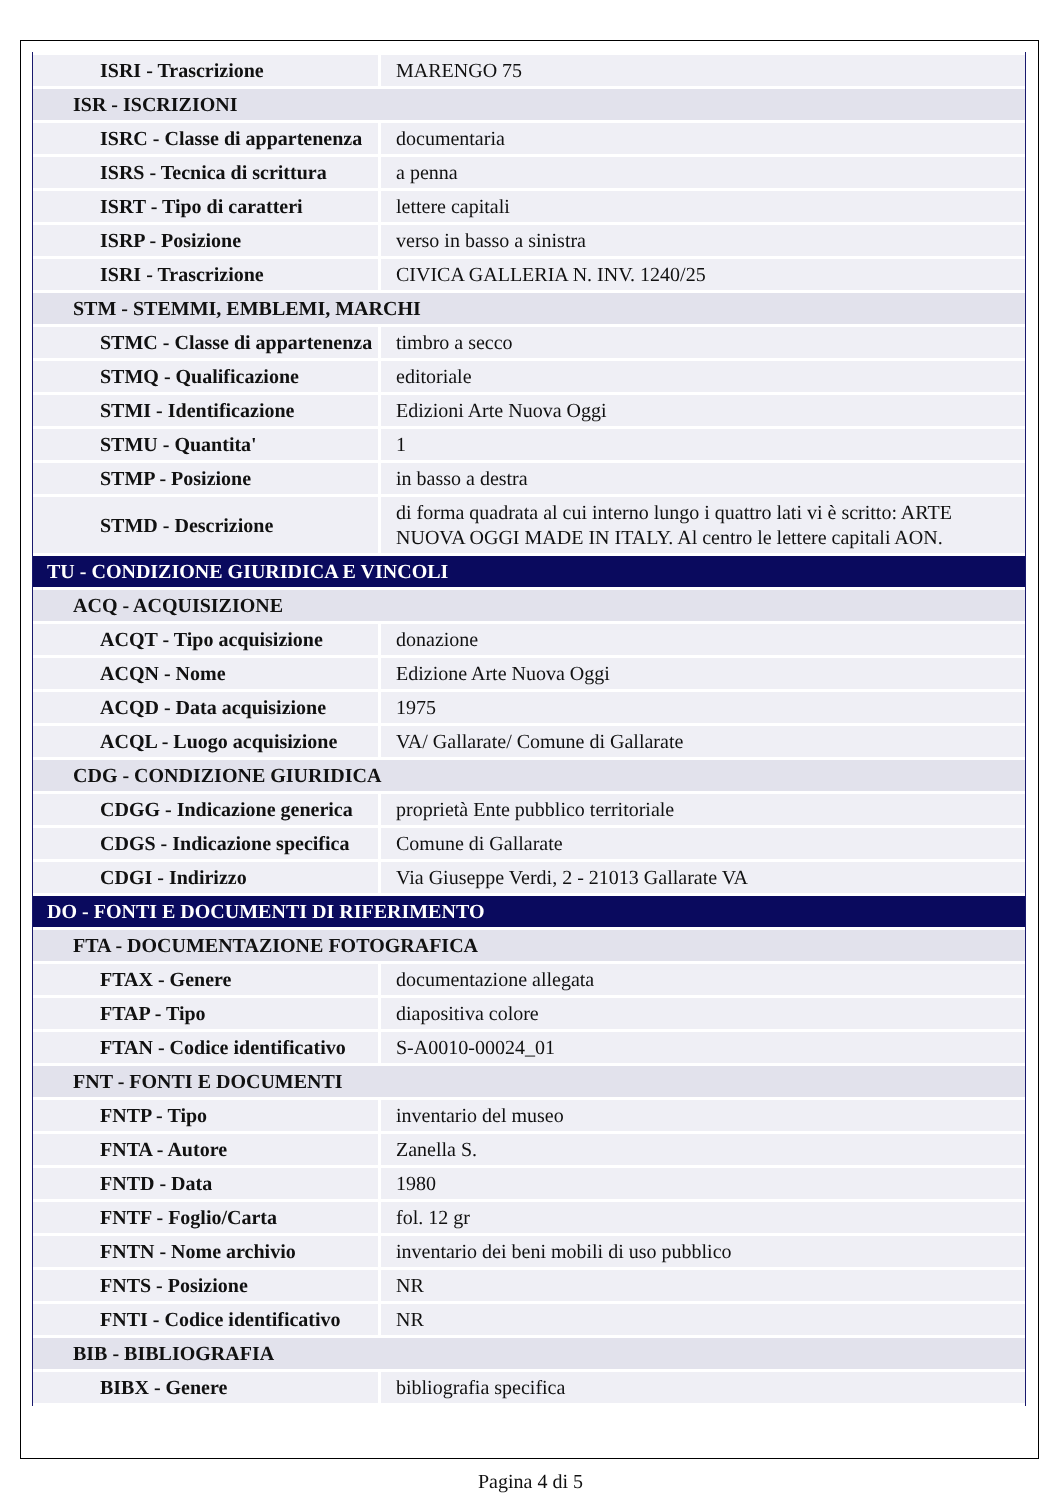| ISRI - Trascrizione | MARENGO 75 |
| ISR - ISCRIZIONI | |
| ISRC - Classe di appartenenza | documentaria |
| ISRS - Tecnica di scrittura | a penna |
| ISRT - Tipo di caratteri | lettere capitali |
| ISRP - Posizione | verso in basso a sinistra |
| ISRI - Trascrizione | CIVICA GALLERIA N. INV. 1240/25 |
| STM - STEMMI, EMBLEMI, MARCHI | |
| STMC - Classe di appartenenza | timbro a secco |
| STMQ - Qualificazione | editoriale |
| STMI - Identificazione | Edizioni Arte Nuova Oggi |
| STMU - Quantita' | 1 |
| STMP - Posizione | in basso a destra |
| STMD - Descrizione | di forma quadrata al cui interno lungo i quattro lati vi è scritto: ARTE NUOVA OGGI MADE IN ITALY. Al centro le lettere capitali AON. |
| TU - CONDIZIONE GIURIDICA E VINCOLI | |
| ACQ - ACQUISIZIONE | |
| ACQT - Tipo acquisizione | donazione |
| ACQN - Nome | Edizione Arte Nuova Oggi |
| ACQD - Data acquisizione | 1975 |
| ACQL - Luogo acquisizione | VA/ Gallarate/ Comune di Gallarate |
| CDG - CONDIZIONE GIURIDICA | |
| CDGG - Indicazione generica | proprietà Ente pubblico territoriale |
| CDGS - Indicazione specifica | Comune di Gallarate |
| CDGI - Indirizzo | Via Giuseppe Verdi, 2 - 21013 Gallarate VA |
| DO - FONTI E DOCUMENTI DI RIFERIMENTO | |
| FTA - DOCUMENTAZIONE FOTOGRAFICA | |
| FTAX - Genere | documentazione allegata |
| FTAP - Tipo | diapositiva colore |
| FTAN - Codice identificativo | S-A0010-00024_01 |
| FNT - FONTI E DOCUMENTI | |
| FNTP - Tipo | inventario del museo |
| FNTA - Autore | Zanella S. |
| FNTD - Data | 1980 |
| FNTF - Foglio/Carta | fol. 12 gr |
| FNTN - Nome archivio | inventario dei beni mobili di uso pubblico |
| FNTS - Posizione | NR |
| FNTI - Codice identificativo | NR |
| BIB - BIBLIOGRAFIA | |
| BIBX - Genere | bibliografia specifica |
Pagina 4 di 5